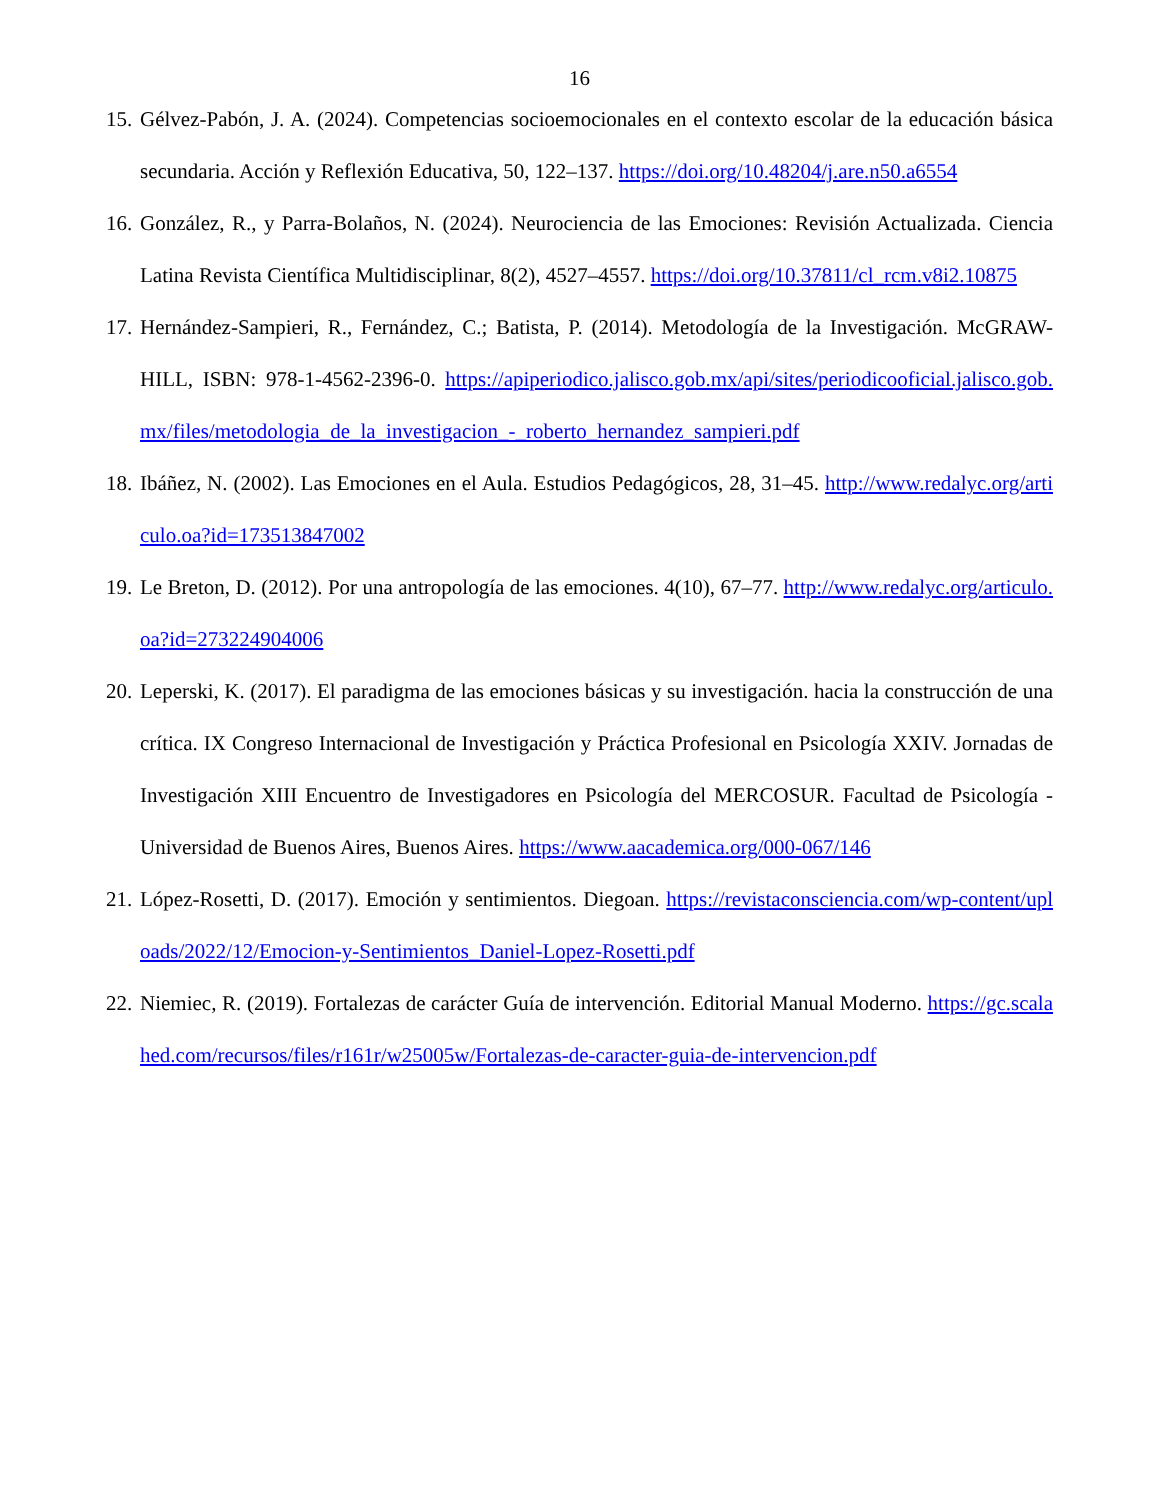16
15. Gélvez-Pabón, J. A. (2024). Competencias socioemocionales en el contexto escolar de la educación básica secundaria. Acción y Reflexión Educativa, 50, 122–137. https://doi.org/10.48204/j.are.n50.a6554
16. González, R., y Parra-Bolaños, N. (2024). Neurociencia de las Emociones: Revisión Actualizada. Ciencia Latina Revista Científica Multidisciplinar, 8(2), 4527–4557. https://doi.org/10.37811/cl_rcm.v8i2.10875
17. Hernández-Sampieri, R., Fernández, C.; Batista, P. (2014). Metodología de la Investigación. McGRAW-HILL, ISBN: 978-1-4562-2396-0. https://apiperiodico.jalisco.gob.mx/api/sites/periodicooficial.jalisco.gob.mx/files/metodologia_de_la_investigacion_-_roberto_hernandez_sampieri.pdf
18. Ibáñez, N. (2002). Las Emociones en el Aula. Estudios Pedagógicos, 28, 31–45. http://www.redalyc.org/articulo.oa?id=173513847002
19. Le Breton, D. (2012). Por una antropología de las emociones. 4(10), 67–77. http://www.redalyc.org/articulo.oa?id=273224904006
20. Leperski, K. (2017). El paradigma de las emociones básicas y su investigación. hacia la construcción de una crítica. IX Congreso Internacional de Investigación y Práctica Profesional en Psicología XXIV. Jornadas de Investigación XIII Encuentro de Investigadores en Psicología del MERCOSUR. Facultad de Psicología - Universidad de Buenos Aires, Buenos Aires. https://www.aacademica.org/000-067/146
21. López-Rosetti, D. (2017). Emoción y sentimientos. Diegoan. https://revistaconsciencia.com/wp-content/uploads/2022/12/Emocion-y-Sentimientos_Daniel-Lopez-Rosetti.pdf
22. Niemiec, R. (2019). Fortalezas de carácter Guía de intervención. Editorial Manual Moderno. https://gc.scalahed.com/recursos/files/r161r/w25005w/Fortalezas-de-caracter-guia-de-intervencion.pdf